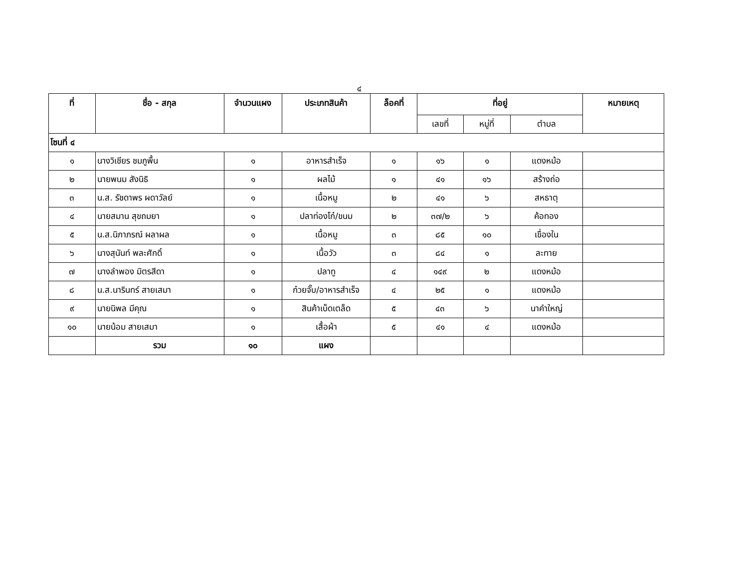๔
| ที่ | ชื่อ - สกุล | จำนวนแผง | ประเภทสินค้า | ล็อคที่ | ที่อยู่ | | | หมายเหตุ |
| --- | --- | --- | --- | --- | --- | --- | --- | --- |
| | | | | | เลขที่ | หมู่ที่ | ตำบล | |
| โซนที่ ๔ | | | | | | | | |
| ๑ | นางวิเชียร ชมภูพื้น | ๑ | อาหารสำเร็จ | ๑ | ๑๖ | ๑ | แดงหม้อ | |
| ๒ | นายพนม สังนิธิ | ๑ | ผลไม้ | ๑ | ๔๑ | ๑๖ | สร้างถ่อ | |
| ๓ | น.ส. รัชดาพร ผดาวัลย์ | ๑ | เนื้อหมู | ๒ | ๔๑ | ๖ | สหธาตุ | |
| ๔ | นายสมาน สุขถมยา | ๑ | ปลาท่องโก๋/ขนม | ๒ | ๓๗/๒ | ๖ | ค้อทอง | |
| ๕ | น.ส.นิภาภรณ์ ผลาผล | ๑ | เนื้อหมู | ๓ | ๘๕ | ๑๐ | เขื่องใน | |
| ๖ | นางสุนันท์ พละศักดิ์ | ๑ | เนื้อวัว | ๓ | ๘๔ | ๑ | ละทาย | |
| ๗ | นางลำพอง มิตรสีดา | ๑ | ปลาทู | ๔ | ๑๔๙ | ๒ | แดงหม้อ | |
| ๘ | น.ส.นารินทร์ สายเสมา | ๑ | ก๋วยจั๊บ/อาหารสำเร็จ | ๔ | ๒๕ | ๑ | แดงหม้อ | |
| ๙ | นายนิพล มีคุณ | ๑ | สินค้าเบ็ดเตล็ด | ๕ | ๔๓ | ๖ | นาคำใหญ่ | |
| ๑๐ | นายน้อม สายเสมา | ๑ | เสื้อผ้า | ๕ | ๔๑ | ๔ | แดงหม้อ | |
| | รวม | ๑๐ | แผง | | | | | |